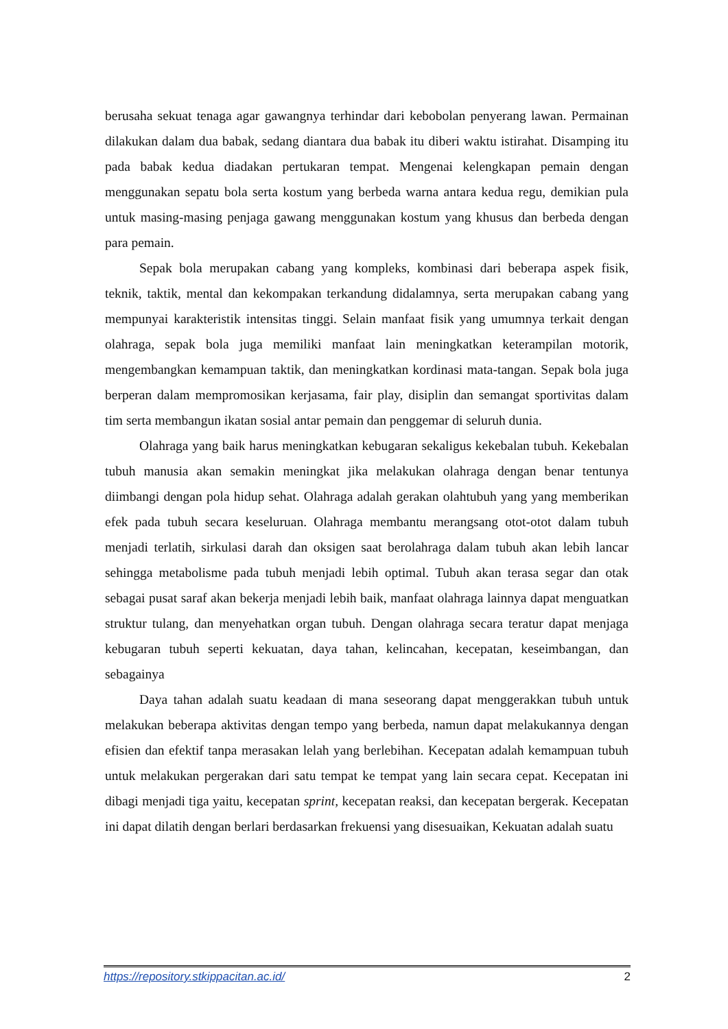berusaha sekuat tenaga agar gawangnya terhindar dari kebobolan penyerang lawan. Permainan dilakukan dalam dua babak, sedang diantara dua babak itu diberi waktu istirahat. Disamping itu pada babak kedua diadakan pertukaran tempat. Mengenai kelengkapan pemain dengan menggunakan sepatu bola serta kostum yang berbeda warna antara kedua regu, demikian pula untuk masing-masing penjaga gawang menggunakan kostum yang khusus dan berbeda dengan para pemain.
Sepak bola merupakan cabang yang kompleks, kombinasi dari beberapa aspek fisik, teknik, taktik, mental dan kekompakan terkandung didalamnya, serta merupakan cabang yang mempunyai karakteristik intensitas tinggi. Selain manfaat fisik yang umumnya terkait dengan olahraga, sepak bola juga memiliki manfaat lain meningkatkan keterampilan motorik, mengembangkan kemampuan taktik, dan meningkatkan kordinasi mata-tangan. Sepak bola juga berperan dalam mempromosikan kerjasama, fair play, disiplin dan semangat sportivitas dalam tim serta membangun ikatan sosial antar pemain dan penggemar di seluruh dunia.
Olahraga yang baik harus meningkatkan kebugaran sekaligus kekebalan tubuh. Kekebalan tubuh manusia akan semakin meningkat jika melakukan olahraga dengan benar tentunya diimbangi dengan pola hidup sehat. Olahraga adalah gerakan olahtubuh yang yang memberikan efek pada tubuh secara keseluruan. Olahraga membantu merangsang otot-otot dalam tubuh menjadi terlatih, sirkulasi darah dan oksigen saat berolahraga dalam tubuh akan lebih lancar sehingga metabolisme pada tubuh menjadi lebih optimal. Tubuh akan terasa segar dan otak sebagai pusat saraf akan bekerja menjadi lebih baik, manfaat olahraga lainnya dapat menguatkan struktur tulang, dan menyehatkan organ tubuh. Dengan olahraga secara teratur dapat menjaga kebugaran tubuh seperti kekuatan, daya tahan, kelincahan, kecepatan, keseimbangan, dan sebagainya
Daya tahan adalah suatu keadaan di mana seseorang dapat menggerakkan tubuh untuk melakukan beberapa aktivitas dengan tempo yang berbeda, namun dapat melakukannya dengan efisien dan efektif tanpa merasakan lelah yang berlebihan. Kecepatan adalah kemampuan tubuh untuk melakukan pergerakan dari satu tempat ke tempat yang lain secara cepat. Kecepatan ini dibagi menjadi tiga yaitu, kecepatan sprint, kecepatan reaksi, dan kecepatan bergerak. Kecepatan ini dapat dilatih dengan berlari berdasarkan frekuensi yang disesuaikan, Kekuatan adalah suatu
https://repository.stkippacitan.ac.id/ 2